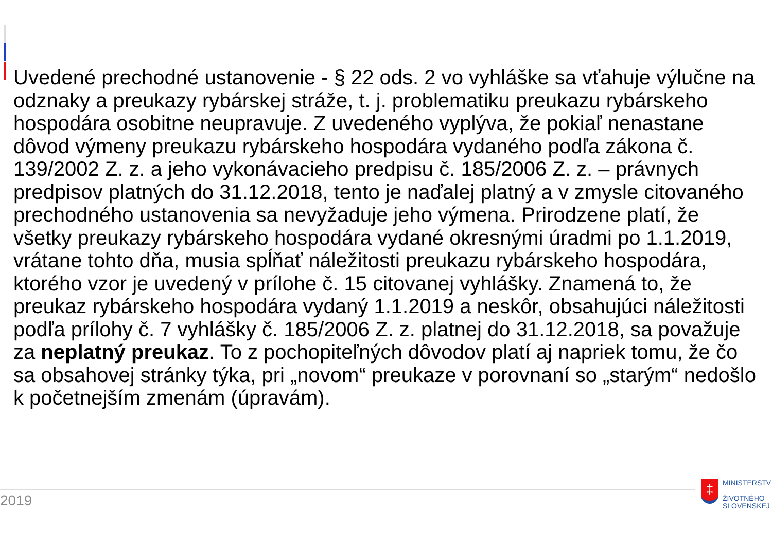Uvedené prechodné ustanovenie - § 22 ods. 2 vo vyhláške sa vťahuje výlučne na odznaky a preukazy rybárskej stráže, t. j. problematiku preukazu rybárskeho hospodára osobitne neupravuje. Z uvedeného vyplýva, že pokiaľ nenastane dôvod výmeny preukazu rybárskeho hospodára vydaného podľa zákona č. 139/2002 Z. z. a jeho vykonávacieho predpisu č. 185/2006 Z. z. – právnych predpisov platných do 31.12.2018, tento je naďalej platný a v zmysle citovaného prechodného ustanovenia sa nevyžaduje jeho výmena. Prirodzene platí, že všetky preukazy rybárskeho hospodára vydané okresnými úradmi po 1.1.2019, vrátane tohto dňa, musia spĺňať náležitosti preukazu rybárskeho hospodára, ktorého vzor je uvedený v prílohe č. 15 citovanej vyhlášky. Znamená to, že preukaz rybárskeho hospodára vydaný 1.1.2019 a neskôr, obsahujúci náležitosti podľa prílohy č. 7 vyhlášky č. 185/2006 Z. z. platnej do 31.12.2018, sa považuje za neplatný preukaz. To z pochopiteľných dôvodov platí aj napriek tomu, že čo sa obsahovej stránky týka, pri „novom“ preukaze v porovnaní so „starým“ nedošlo k početnejším zmenám (úpravám).
2019
‡
MINISTERSTV
ŽIVOTNÉHO
SLOVENSKEJ